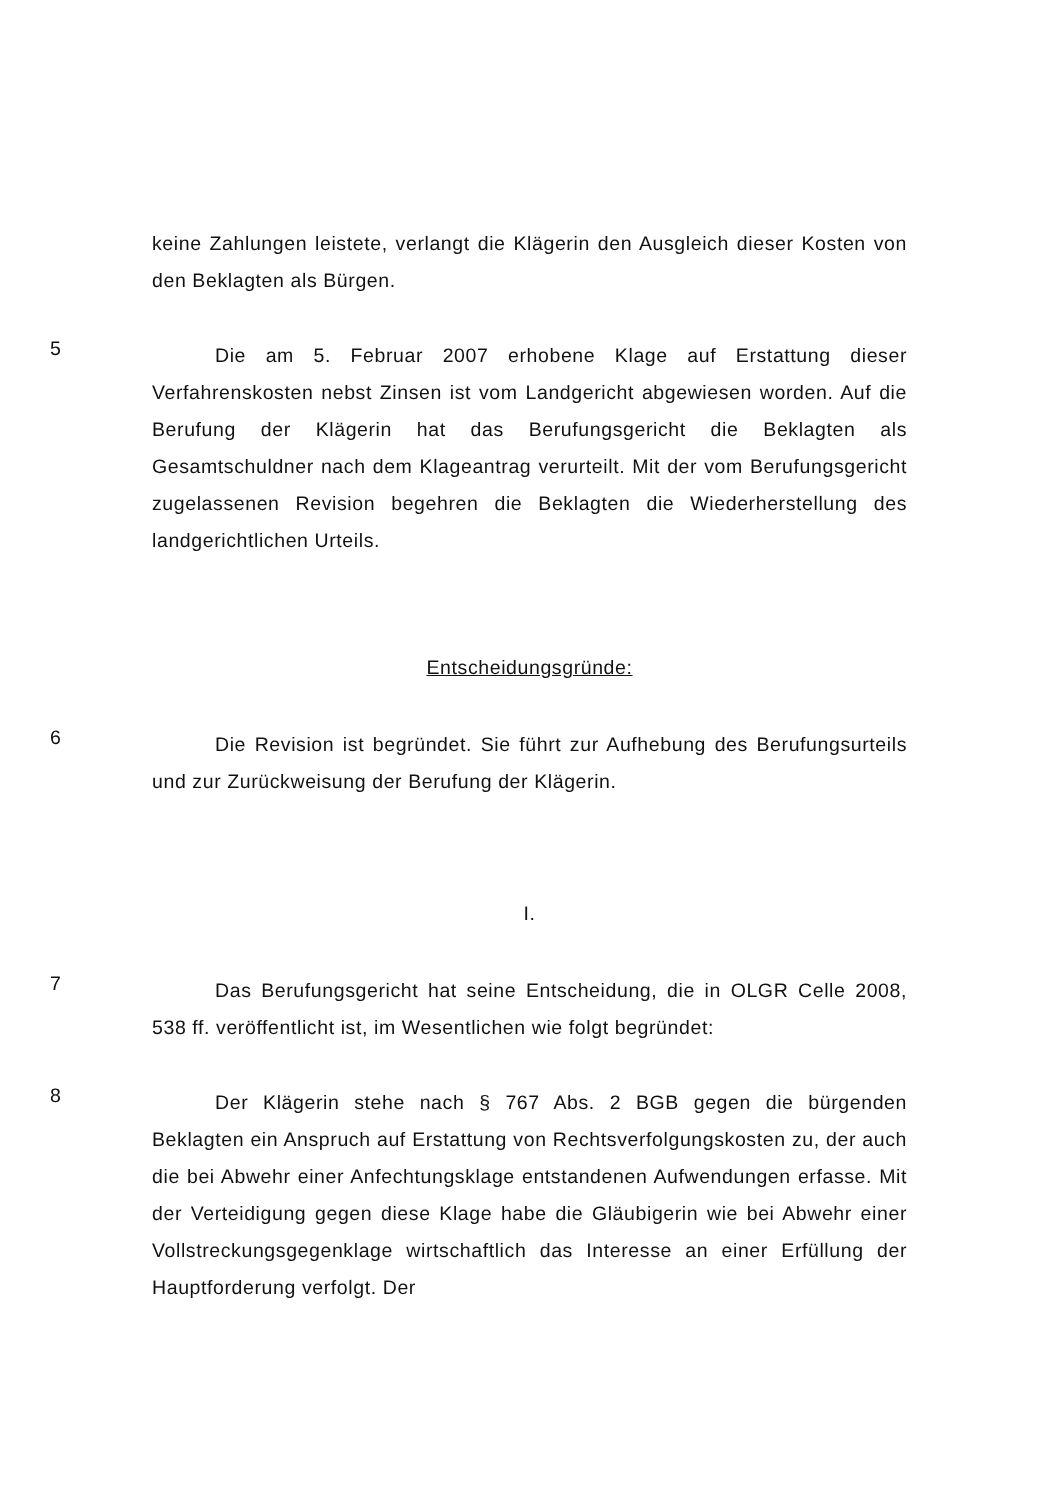keine Zahlungen leistete, verlangt die Klägerin den Ausgleich dieser Kosten von den Beklagten als Bürgen.
5
Die am 5. Februar 2007 erhobene Klage auf Erstattung dieser Verfahrenskosten nebst Zinsen ist vom Landgericht abgewiesen worden. Auf die Berufung der Klägerin hat das Berufungsgericht die Beklagten als Gesamtschuldner nach dem Klageantrag verurteilt. Mit der vom Berufungsgericht zugelassenen Revision begehren die Beklagten die Wiederherstellung des landgerichtlichen Urteils.
Entscheidungsgründe:
6
Die Revision ist begründet. Sie führt zur Aufhebung des Berufungsurteils und zur Zurückweisung der Berufung der Klägerin.
I.
7
Das Berufungsgericht hat seine Entscheidung, die in OLGR Celle 2008, 538 ff. veröffentlicht ist, im Wesentlichen wie folgt begründet:
8
Der Klägerin stehe nach § 767 Abs. 2 BGB gegen die bürgenden Beklagten ein Anspruch auf Erstattung von Rechtsverfolgungskosten zu, der auch die bei Abwehr einer Anfechtungsklage entstandenen Aufwendungen erfasse. Mit der Verteidigung gegen diese Klage habe die Gläubigerin wie bei Abwehr einer Vollstreckungsgegenklage wirtschaftlich das Interesse an einer Erfüllung der Hauptforderung verfolgt. Der